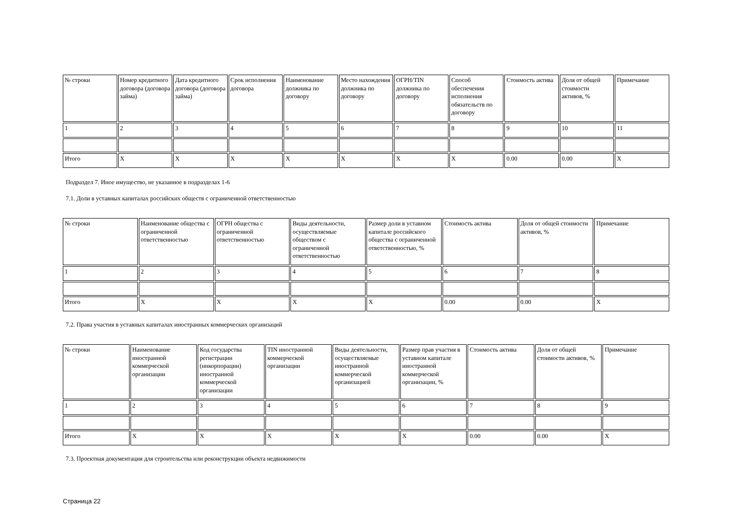| № строки | Номер кредитного договора (договора займа) | Дата кредитного договора (договора займа) | Срок исполнения договора | Наименование должника по договору | Место нахождения должника по договору | ОГРН/TIN должника по договору | Способ обеспечения исполнения обязательств по договору | Стоимость актива | Доля от общей стоимости активов, % | Примечание |
| 1 | 2 | 3 | 4 | 5 | 6 | 7 | 8 | 9 | 10 | 11 |
| Итого | X | X | X | X | X | X | X | 0.00 | 0.00 | X |
Подраздел 7. Иное имущество, не указанное в подразделах 1-6
7.1. Доли в уставных капиталах российских обществ с ограниченной ответственностью
| № строки | Наименование общества с ограниченной ответственностью | ОГРН общества с ограниченной ответственностью | Виды деятельности, осуществляемые обществом с ограниченной ответственностью | Размер доли в уставном капитале российского общества с ограниченной ответственностью, % | Стоимость актива | Доля от общей стоимости активов, % | Примечание |
| 1 | 2 | 3 | 4 | 5 | 6 | 7 | 8 |
| Итого | X | X | X | X | 0.00 | 0.00 | X |
7.2. Права участия в уставных капиталах иностранных коммерческих организаций
| № строки | Наименование иностранной коммерческой организации | Код государства регистрации (инкорпорации) иностранной коммерческой организации | TIN иностранной коммерческой организации | Виды деятельности, осуществляемые иностранной коммерческой организацией | Размер прав участия в уставном капитале иностранной коммерческой организации, % | Стоимость актива | Доля от общей стоимости активов, % | Примечание |
| 1 | 2 | 3 | 4 | 5 | 6 | 7 | 8 | 9 |
| Итого | X | X | X | X | X | 0.00 | 0.00 | X |
7.3. Проектная документация для строительства или реконструкции объекта недвижимости
Страница 22